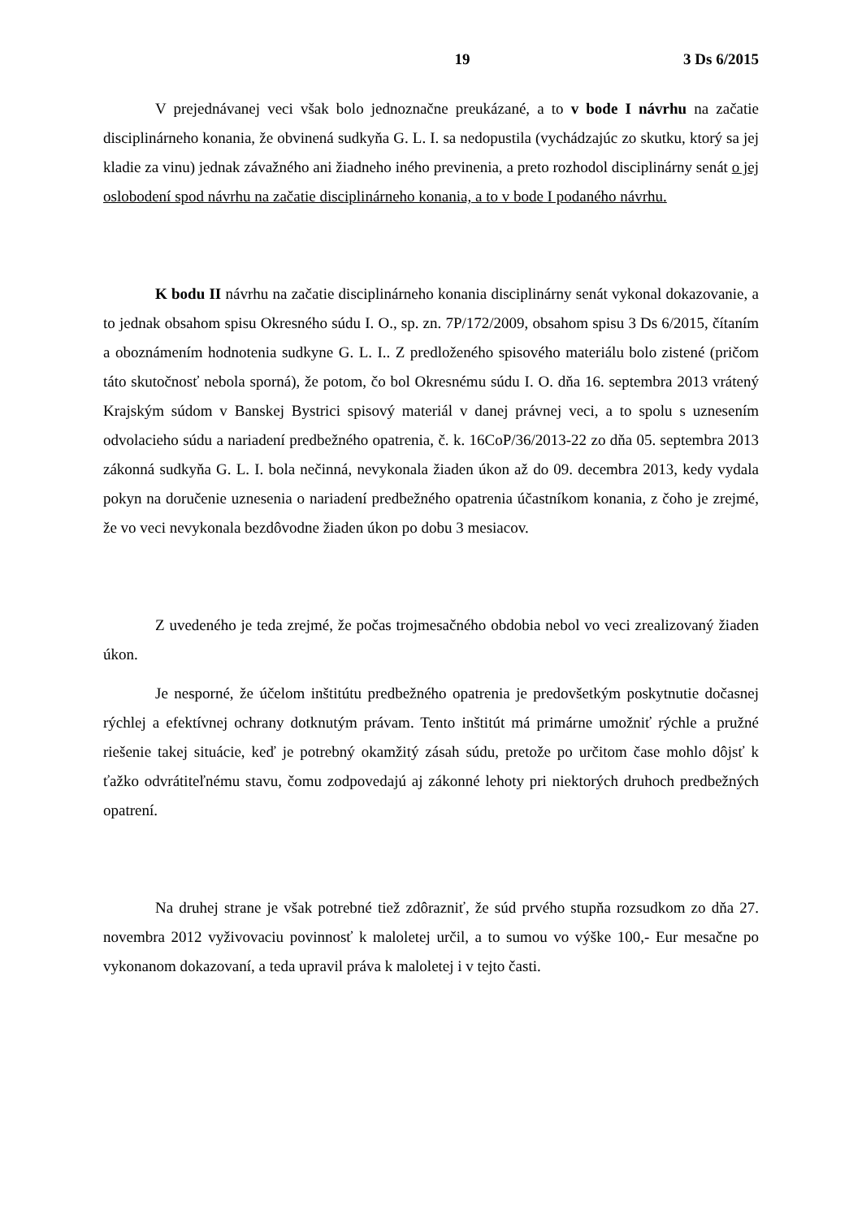19 3 Ds 6/2015
V prejednávanej veci však bolo jednoznačne preukázané, a to v bode I návrhu na začatie disciplinárneho konania, že obvinená sudkyňa G. L. I. sa nedopustila (vychádzajúc zo skutku, ktorý sa jej kladie za vinu) jednak závažného ani žiadneho iného previnenia, a preto rozhodol disciplinárny senát o jej oslobodení spod návrhu na začatie disciplinárneho konania, a to v bode I podaného návrhu.
K bodu II návrhu na začatie disciplinárneho konania disciplinárny senát vykonal dokazovanie, a to jednak obsahom spisu Okresného súdu I. O., sp. zn. 7P/172/2009, obsahom spisu 3 Ds 6/2015, čítaním a oboznámením hodnotenia sudkyne G. L. I.. Z predloženého spisového materiálu bolo zistené (pričom táto skutočnosť nebola sporná), že potom, čo bol Okresnému súdu I. O. dňa 16. septembra 2013 vrátený Krajským súdom v Banskej Bystrici spisový materiál v danej právnej veci, a to spolu s uznesením odvolacieho súdu a nariadení predbežného opatrenia, č. k. 16CoP/36/2013-22 zo dňa 05. septembra 2013 zákonná sudkyňa G. L. I. bola nečinná, nevykonala žiaden úkon až do 09. decembra 2013, kedy vydala pokyn na doručenie uznesenia o nariadení predbežného opatrenia účastníkom konania, z čoho je zrejmé, že vo veci nevykonala bezdôvodne žiaden úkon po dobu 3 mesiacov.
Z uvedeného je teda zrejmé, že počas trojmesačného obdobia nebol vo veci zrealizovaný žiaden úkon.
Je nesporné, že účelom inštitútu predbežného opatrenia je predovšetkým poskytnutie dočasnej rýchlej a efektívnej ochrany dotknutým právam. Tento inštitút má primárne umožniť rýchle a pružné riešenie takej situácie, keď je potrebný okamžitý zásah súdu, pretože po určitom čase mohlo dôjsť k ťažko odvrátiteľnému stavu, čomu zodpovedajú aj zákonné lehoty pri niektorých druhoch predbežných opatrení.
Na druhej strane je však potrebné tiež zdôrazniť, že súd prvého stupňa rozsudkom zo dňa 27. novembra 2012 vyživovaciu povinnosť k maloletej určil, a to sumou vo výške 100,- Eur mesačne po vykonanom dokazovaní, a teda upravil práva k maloletej i v tejto časti.